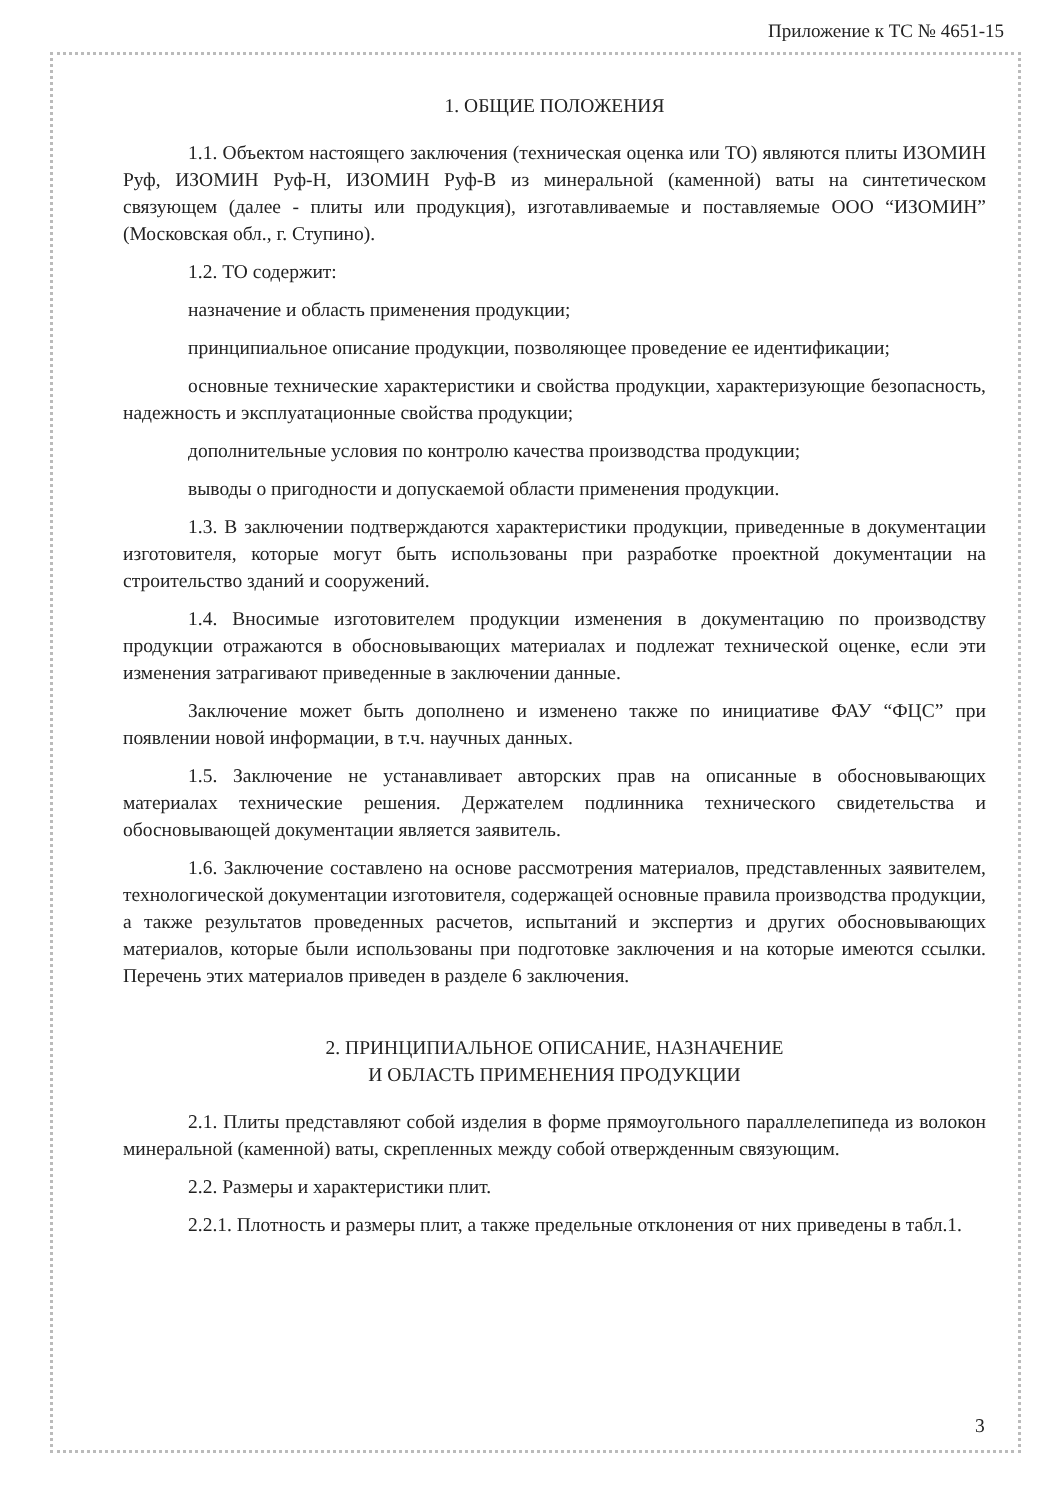Приложение к ТС № 4651-15
1. ОБЩИЕ ПОЛОЖЕНИЯ
1.1. Объектом настоящего заключения (техническая оценка или ТО) являются плиты ИЗОМИН Руф, ИЗОМИН Руф-Н, ИЗОМИН Руф-В из минеральной (каменной) ваты на синтетическом связующем (далее - плиты или продукция), изготавливаемые и поставляемые ООО “ИЗОМИН” (Московская обл., г. Ступино).
1.2. ТО содержит:
назначение и область применения продукции;
принципиальное описание продукции, позволяющее проведение ее идентификации;
основные технические характеристики и свойства продукции, характеризующие безопасность, надежность и эксплуатационные свойства продукции;
дополнительные условия по контролю качества производства продукции;
выводы о пригодности и допускаемой области применения продукции.
1.3. В заключении подтверждаются характеристики продукции, приведенные в документации изготовителя, которые могут быть использованы при разработке проектной документации на строительство зданий и сооружений.
1.4. Вносимые изготовителем продукции изменения в документацию по производству продукции отражаются в обосновывающих материалах и подлежат технической оценке, если эти изменения затрагивают приведенные в заключении данные.
Заключение может быть дополнено и изменено также по инициативе ФАУ “ФЦС” при появлении новой информации, в т.ч. научных данных.
1.5. Заключение не устанавливает авторских прав на описанные в обосновывающих материалах технические решения. Держателем подлинника технического свидетельства и обосновывающей документации является заявитель.
1.6. Заключение составлено на основе рассмотрения материалов, представленных заявителем, технологической документации изготовителя, содержащей основные правила производства продукции, а также результатов проведенных расчетов, испытаний и экспертиз и других обосновывающих материалов, которые были использованы при подготовке заключения и на которые имеются ссылки. Перечень этих материалов приведен в разделе 6 заключения.
2. ПРИНЦИПИАЛЬНОЕ ОПИСАНИЕ, НАЗНАЧЕНИЕ
И ОБЛАСТЬ ПРИМЕНЕНИЯ ПРОДУКЦИИ
2.1. Плиты представляют собой изделия в форме прямоугольного параллелепипеда из волокон минеральной (каменной) ваты, скрепленных между собой отвержденным связующим.
2.2. Размеры и характеристики плит.
2.2.1. Плотность и размеры плит, а также предельные отклонения от них приведены в табл.1.
3